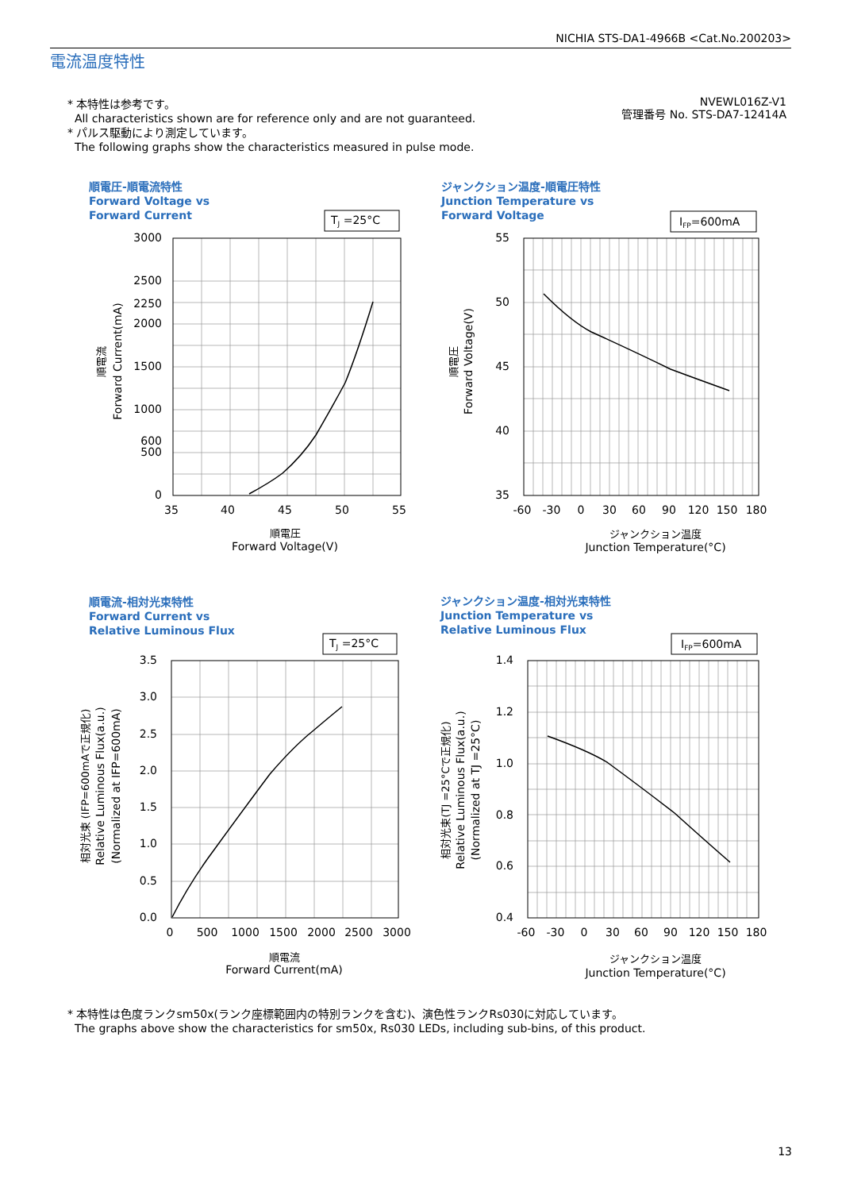NICHIA STS-DA1-4966B <Cat.No.200203>
電流温度特性
* 本特性は参考です。
All characteristics shown are for reference only and are not guaranteed.
* パルス駆動により測定しています。
The following graphs show the characteristics measured in pulse mode.
NVEWL016Z-V1
管理番号 No. STS-DA7-12414A
順電圧-順電流特性
Forward Voltage vs
Forward Current
ジャンクション温度-順電圧特性
Junction Temperature vs
Forward Voltage
順電流-相対光束特性
Forward Current vs
Relative Luminous Flux
ジャンクション温度-相対光束特性
Junction Temperature vs
Relative Luminous Flux
TJ =25°C
IFP=600mA
TJ =25°C
IFP=600mA
3000
2500
2250
2000
1500
1000
600
500
0
55
50
45
40
35
3.5
3.0
2.5
2.0
1.5
1.0
0.5
0.0
1.4
1.2
1.0
0.8
0.6
0.4
35
40
45
50
55
-60
-30
0
30
60
90
120
150
180
0
500
1000
1500
2000
2500
3000
-60
-30
0
30
60
90
120
150
180
順電圧
Forward Voltage(V)
ジャンクション温度
Junction Temperature(°C)
順電流
Forward Current(mA)
ジャンクション温度
Junction Temperature(°C)
順電流
Forward Current(mA)
順電圧
Forward Voltage(V)
相対光束 (IFP=600mAで正規化)
Relative Luminous Flux(a.u.)
(Normalized at IFP=600mA)
相対光束(TJ =25°Cで正規化)
Relative Luminous Flux(a.u.)
(Normalized at TJ =25°C)
* 本特性は色度ランクsm50x(ランク座標範囲内の特別ランクを含む)、演色性ランクRs030に対応しています。
The graphs above show the characteristics for sm50x, Rs030 LEDs, including sub-bins, of this product.
13